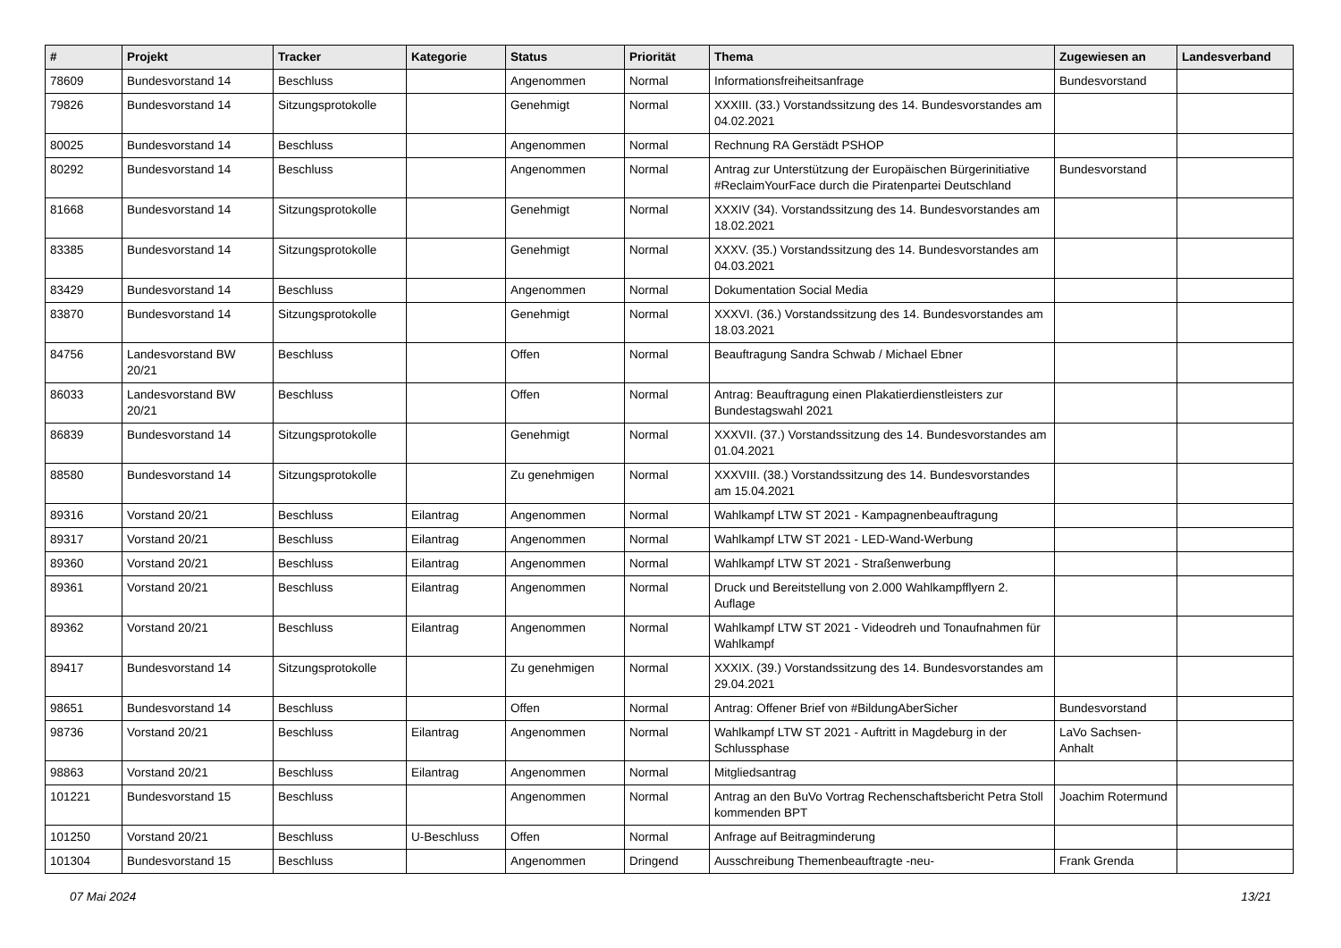| # | Projekt | Tracker | Kategorie | Status | Priorität | Thema | Zugewiesen an | Landesverband |
| --- | --- | --- | --- | --- | --- | --- | --- | --- |
| 78609 | Bundesvorstand 14 | Beschluss | | Angenommen | Normal | Informationsfreiheitsanfrage | Bundesvorstand | |
| 79826 | Bundesvorstand 14 | Sitzungsprotokolle | | Genehmigt | Normal | XXXIII. (33.) Vorstandssitzung des 14. Bundesvorstandes am 04.02.2021 | | |
| 80025 | Bundesvorstand 14 | Beschluss | | Angenommen | Normal | Rechnung RA Gerstädt PSHOP | | |
| 80292 | Bundesvorstand 14 | Beschluss | | Angenommen | Normal | Antrag zur Unterstützung der Europäischen Bürgerinitiative #ReclaimYourFace durch die Piratenpartei Deutschland | Bundesvorstand | |
| 81668 | Bundesvorstand 14 | Sitzungsprotokolle | | Genehmigt | Normal | XXXIV (34). Vorstandssitzung des 14. Bundesvorstandes am 18.02.2021 | | |
| 83385 | Bundesvorstand 14 | Sitzungsprotokolle | | Genehmigt | Normal | XXXV. (35.) Vorstandssitzung des 14. Bundesvorstandes am 04.03.2021 | | |
| 83429 | Bundesvorstand 14 | Beschluss | | Angenommen | Normal | Dokumentation Social Media | | |
| 83870 | Bundesvorstand 14 | Sitzungsprotokolle | | Genehmigt | Normal | XXXVI. (36.) Vorstandssitzung des 14. Bundesvorstandes am 18.03.2021 | | |
| 84756 | Landesvorstand BW 20/21 | Beschluss | | Offen | Normal | Beauftragung Sandra Schwab / Michael Ebner | | |
| 86033 | Landesvorstand BW 20/21 | Beschluss | | Offen | Normal | Antrag: Beauftragung einen Plakatierdienstleisters zur Bundestagswahl 2021 | | |
| 86839 | Bundesvorstand 14 | Sitzungsprotokolle | | Genehmigt | Normal | XXXVII. (37.) Vorstandssitzung des 14. Bundesvorstandes am 01.04.2021 | | |
| 88580 | Bundesvorstand 14 | Sitzungsprotokolle | | Zu genehmigen | Normal | XXXVIII. (38.) Vorstandssitzung des 14. Bundesvorstandes am 15.04.2021 | | |
| 89316 | Vorstand 20/21 | Beschluss | Eilantrag | Angenommen | Normal | Wahlkampf LTW ST 2021 - Kampagnenbeauftragung | | |
| 89317 | Vorstand 20/21 | Beschluss | Eilantrag | Angenommen | Normal | Wahlkampf LTW ST 2021 - LED-Wand-Werbung | | |
| 89360 | Vorstand 20/21 | Beschluss | Eilantrag | Angenommen | Normal | Wahlkampf LTW ST 2021 - Straßenwerbung | | |
| 89361 | Vorstand 20/21 | Beschluss | Eilantrag | Angenommen | Normal | Druck und Bereitstellung von 2.000 Wahlkampfflyern 2. Auflage | | |
| 89362 | Vorstand 20/21 | Beschluss | Eilantrag | Angenommen | Normal | Wahlkampf LTW ST 2021 - Videodreh und Tonaufnahmen für Wahlkampf | | |
| 89417 | Bundesvorstand 14 | Sitzungsprotokolle | | Zu genehmigen | Normal | XXXIX. (39.) Vorstandssitzung des 14. Bundesvorstandes am 29.04.2021 | | |
| 98651 | Bundesvorstand 14 | Beschluss | | Offen | Normal | Antrag: Offener Brief von #BildungAberSicher | Bundesvorstand | |
| 98736 | Vorstand 20/21 | Beschluss | Eilantrag | Angenommen | Normal | Wahlkampf LTW ST 2021 - Auftritt in Magdeburg in der Schlussphase | LaVo Sachsen-Anhalt | |
| 98863 | Vorstand 20/21 | Beschluss | Eilantrag | Angenommen | Normal | Mitgliedsantrag | | |
| 101221 | Bundesvorstand 15 | Beschluss | | Angenommen | Normal | Antrag an den BuVo Vortrag Rechenschaftsbericht Petra Stoll kommenden BPT | Joachim Rotermund | |
| 101250 | Vorstand 20/21 | Beschluss | U-Beschluss | Offen | Normal | Anfrage auf Beitragminderung | | |
| 101304 | Bundesvorstand 15 | Beschluss | | Angenommen | Dringend | Ausschreibung Themenbeauftragte -neu- | Frank Grenda | |
07 Mai 2024 13/21